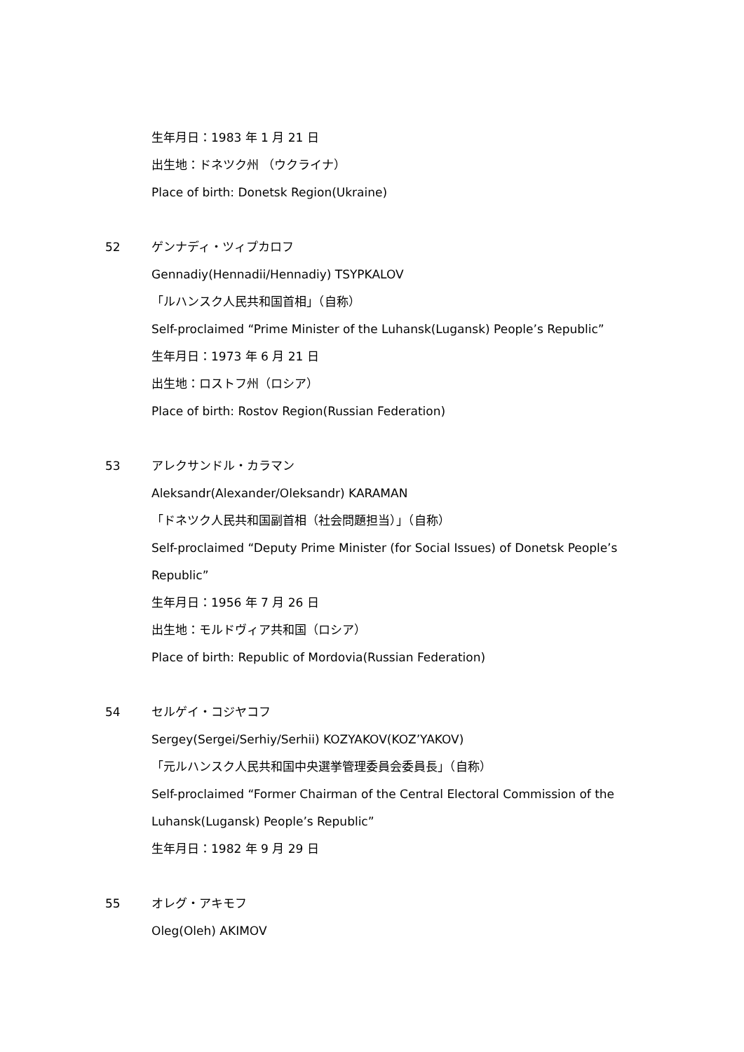生年月日：1983 年 1 月 21 日
出生地：ドネツク州 （ウクライナ）
Place of birth: Donetsk Region(Ukraine)
52 ゲンナディ・ツィプカロフ
Gennadiy(Hennadii/Hennadiy) TSYPKALOV
「ルハンスク人民共和国首相」（自称）
Self-proclaimed “Prime Minister of the Luhansk(Lugansk) People’s Republic”
生年月日：1973 年 6 月 21 日
出生地：ロストフ州（ロシア）
Place of birth: Rostov Region(Russian Federation)
53 アレクサンドル・カラマン
Aleksandr(Alexander/Oleksandr) KARAMAN
「ドネツク人民共和国副首相（社会問題担当）」（自称）
Self-proclaimed “Deputy Prime Minister (for Social Issues) of Donetsk People’s
Republic”
生年月日：1956 年 7 月 26 日
出生地：モルドヴィア共和国（ロシア）
Place of birth: Republic of Mordovia(Russian Federation)
54 セルゲイ・コジヤコフ
Sergey(Sergei/Serhiy/Serhii) KOZYAKOV(KOZ’YAKOV)
「元ルハンスク人民共和国中央選挙管理委員会委員長」（自称）
Self-proclaimed “Former Chairman of the Central Electoral Commission of the
Luhansk(Lugansk) People’s Republic”
生年月日：1982 年 9 月 29 日
55 オレグ・アキモフ
Oleg(Oleh) AKIMOV